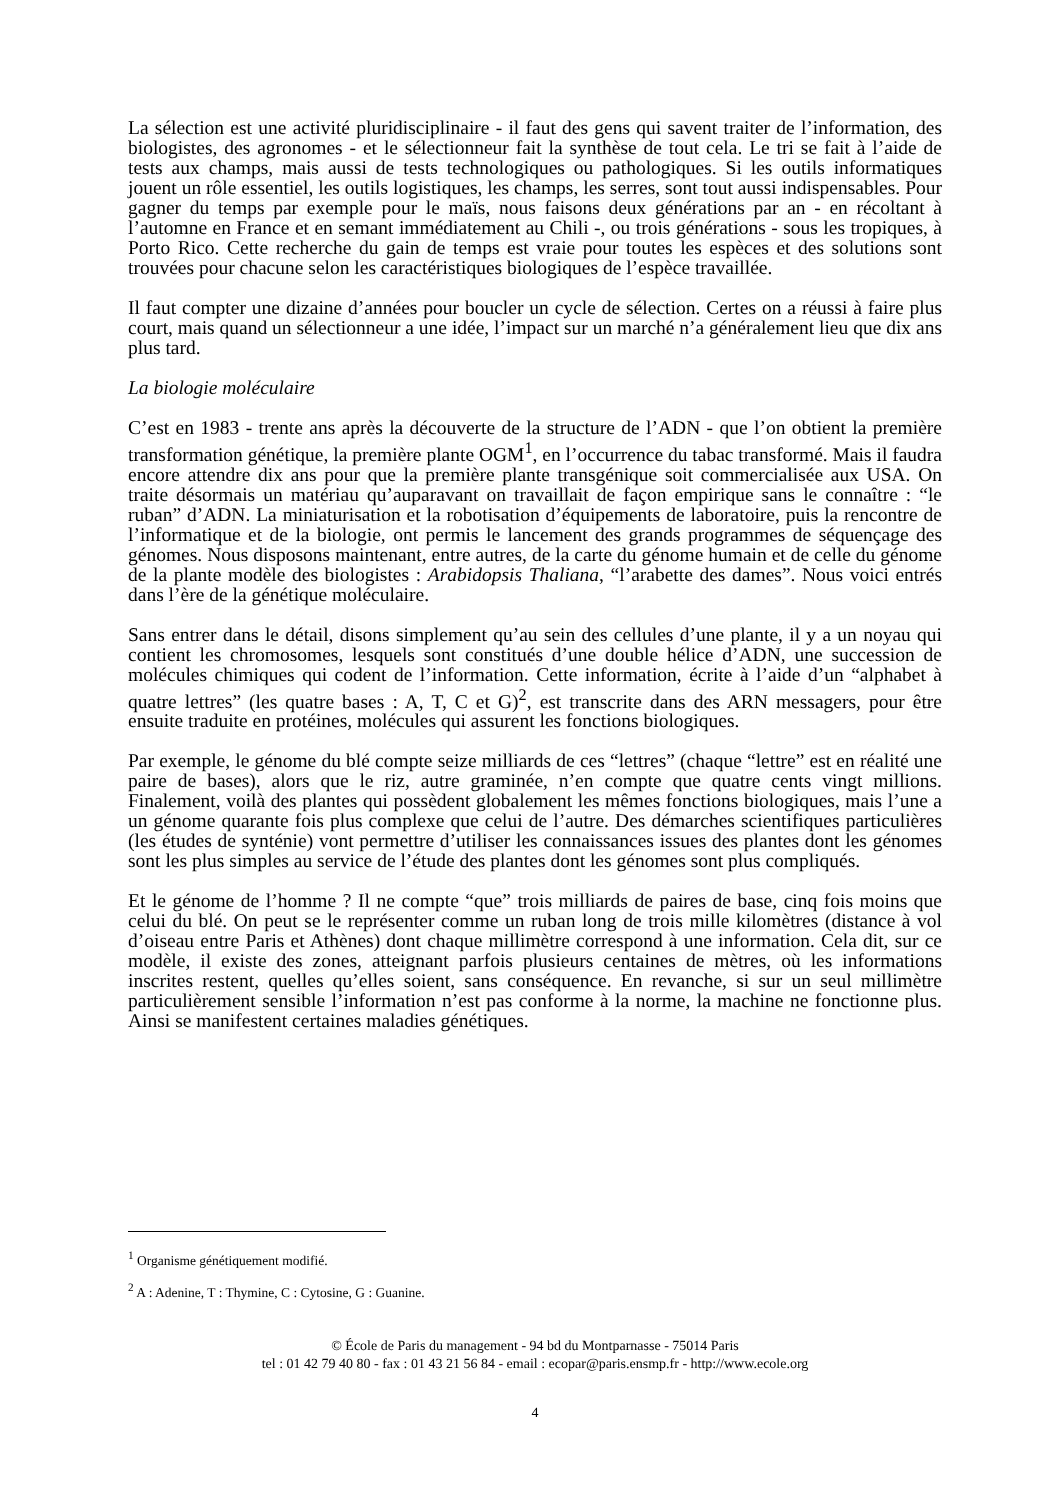La sélection est une activité pluridisciplinaire - il faut des gens qui savent traiter de l’information, des biologistes, des agronomes - et le sélectionneur fait la synthèse de tout cela. Le tri se fait à l’aide de tests aux champs, mais aussi de tests technologiques ou pathologiques. Si les outils informatiques jouent un rôle essentiel, les outils logistiques, les champs, les serres, sont tout aussi indispensables. Pour gagner du temps par exemple pour le maïs, nous faisons deux générations par an - en récoltant à l’automne en France et en semant immédiatement au Chili -, ou trois générations - sous les tropiques, à Porto Rico. Cette recherche du gain de temps est vraie pour toutes les espèces et des solutions sont trouvées pour chacune selon les caractéristiques biologiques de l’espèce travaillée.
Il faut compter une dizaine d’années pour boucler un cycle de sélection. Certes on a réussi à faire plus court, mais quand un sélectionneur a une idée, l’impact sur un marché n’a généralement lieu que dix ans plus tard.
La biologie moléculaire
C’est en 1983 - trente ans après la découverte de la structure de l’ADN - que l’on obtient la première transformation génétique, la première plante OGM<sup>1</sup>, en l’occurrence du tabac transformé. Mais il faudra encore attendre dix ans pour que la première plante transgénique soit commercialisée aux USA. On traite désormais un matériau qu’auparavant on travaillait de façon empirique sans le connaître : “le ruban” d’ADN. La miniaturisation et la robotisation d’équipements de laboratoire, puis la rencontre de l’informatique et de la biologie, ont permis le lancement des grands programmes de séquençage des génomes. Nous disposons maintenant, entre autres, de la carte du génome humain et de celle du génome de la plante modèle des biologistes : Arabidopsis Thaliana, “l’arabette des dames”. Nous voici entrés dans l’ère de la génétique moléculaire.
Sans entrer dans le détail, disons simplement qu’au sein des cellules d’une plante, il y a un noyau qui contient les chromosomes, lesquels sont constitués d’une double hélice d’ADN, une succession de molécules chimiques qui codent de l’information. Cette information, écrite à l’aide d’un “alphabet à quatre lettres” (les quatre bases : A, T, C et G)<sup>2</sup>, est transcrite dans des ARN messagers, pour être ensuite traduite en protéines, molécules qui assurent les fonctions biologiques.
Par exemple, le génome du blé compte seize milliards de ces “lettres” (chaque “lettre” est en réalité une paire de bases), alors que le riz, autre graminée, n’en compte que quatre cents vingt millions. Finalement, voilà des plantes qui possèdent globalement les mêmes fonctions biologiques, mais l’une a un génome quarante fois plus complexe que celui de l’autre. Des démarches scientifiques particulières (les études de synténie) vont permettre d’utiliser les connaissances issues des plantes dont les génomes sont les plus simples au service de l’étude des plantes dont les génomes sont plus compliqués.
Et le génome de l’homme ? Il ne compte “que” trois milliards de paires de base, cinq fois moins que celui du blé. On peut se le représenter comme un ruban long de trois mille kilomètres (distance à vol d’oiseau entre Paris et Athènes) dont chaque millimètre correspond à une information. Cela dit, sur ce modèle, il existe des zones, atteignant parfois plusieurs centaines de mètres, où les informations inscrites restent, quelles qu’elles soient, sans conséquence. En revanche, si sur un seul millimètre particulièrement sensible l’information n’est pas conforme à la norme, la machine ne fonctionne plus. Ainsi se manifestent certaines maladies génétiques.
<sup>1</sup> Organisme génétiquement modifié.
<sup>2</sup> A : Adenine, T : Thymine, C : Cytosine, G : Guanine.
© École de Paris du management - 94 bd du Montparnasse - 75014 Paris
tel : 01 42 79 40 80 - fax : 01 43 21 56 84 - email : ecopar@paris.ensmp.fr - http://www.ecole.org
4